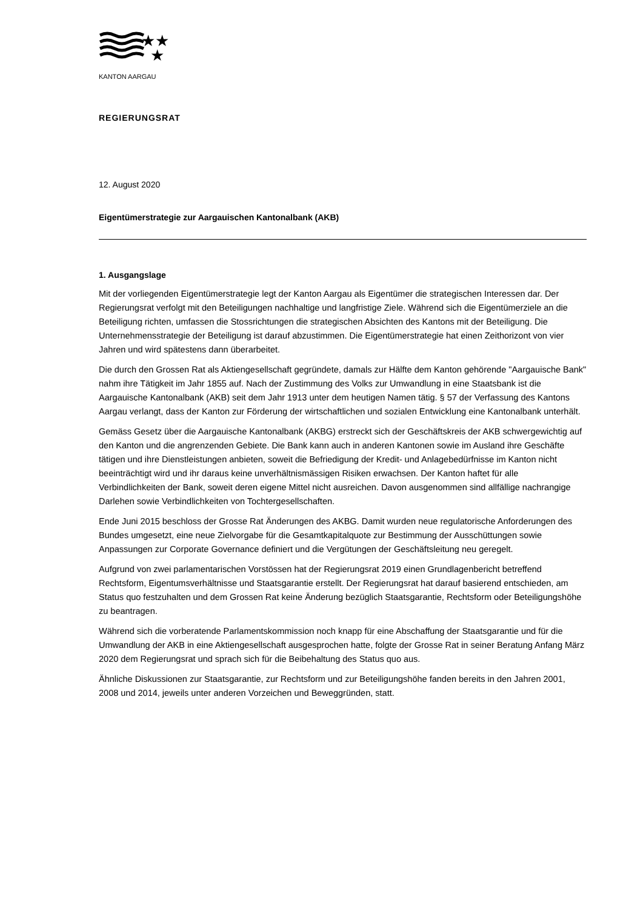★★
★
KANTON AARGAU
REGIERUNGSRAT
12. August 2020
Eigentümerstrategie zur Aargauischen Kantonalbank (AKB)
1. Ausgangslage
Mit der vorliegenden Eigentümerstrategie legt der Kanton Aargau als Eigentümer die strategischen Interessen dar. Der Regierungsrat verfolgt mit den Beteiligungen nachhaltige und langfristige Ziele. Während sich die Eigentümerziele an die Beteiligung richten, umfassen die Stossrichtungen die strategischen Absichten des Kantons mit der Beteiligung. Die Unternehmensstrategie der Beteiligung ist darauf abzustimmen. Die Eigentümerstrategie hat einen Zeithorizont von vier Jahren und wird spätestens dann überarbeitet.
Die durch den Grossen Rat als Aktiengesellschaft gegründete, damals zur Hälfte dem Kanton gehörende "Aargauische Bank" nahm ihre Tätigkeit im Jahr 1855 auf. Nach der Zustimmung des Volks zur Umwandlung in eine Staatsbank ist die Aargauische Kantonalbank (AKB) seit dem Jahr 1913 unter dem heutigen Namen tätig. § 57 der Verfassung des Kantons Aargau verlangt, dass der Kanton zur Förderung der wirtschaftlichen und sozialen Entwicklung eine Kantonalbank unterhält.
Gemäss Gesetz über die Aargauische Kantonalbank (AKBG) erstreckt sich der Geschäftskreis der AKB schwergewichtig auf den Kanton und die angrenzenden Gebiete. Die Bank kann auch in anderen Kantonen sowie im Ausland ihre Geschäfte tätigen und ihre Dienstleistungen anbieten, soweit die Befriedigung der Kredit- und Anlagebedürfnisse im Kanton nicht beeinträchtigt wird und ihr daraus keine unverhältnismässigen Risiken erwachsen. Der Kanton haftet für alle Verbindlichkeiten der Bank, soweit deren eigene Mittel nicht ausreichen. Davon ausgenommen sind allfällige nachrangige Darlehen sowie Verbindlichkeiten von Tochtergesellschaften.
Ende Juni 2015 beschloss der Grosse Rat Änderungen des AKBG. Damit wurden neue regulatorische Anforderungen des Bundes umgesetzt, eine neue Zielvorgabe für die Gesamtkapitalquote zur Bestimmung der Ausschüttungen sowie Anpassungen zur Corporate Governance definiert und die Vergütungen der Geschäftsleitung neu geregelt.
Aufgrund von zwei parlamentarischen Vorstössen hat der Regierungsrat 2019 einen Grundlagenbericht betreffend Rechtsform, Eigentumsverhältnisse und Staatsgarantie erstellt. Der Regierungsrat hat darauf basierend entschieden, am Status quo festzuhalten und dem Grossen Rat keine Änderung bezüglich Staatsgarantie, Rechtsform oder Beteiligungshöhe zu beantragen.
Während sich die vorberatende Parlamentskommission noch knapp für eine Abschaffung der Staatsgarantie und für die Umwandlung der AKB in eine Aktiengesellschaft ausgesprochen hatte, folgte der Grosse Rat in seiner Beratung Anfang März 2020 dem Regierungsrat und sprach sich für die Beibehaltung des Status quo aus.
Ähnliche Diskussionen zur Staatsgarantie, zur Rechtsform und zur Beteiligungshöhe fanden bereits in den Jahren 2001, 2008 und 2014, jeweils unter anderen Vorzeichen und Beweggründen, statt.